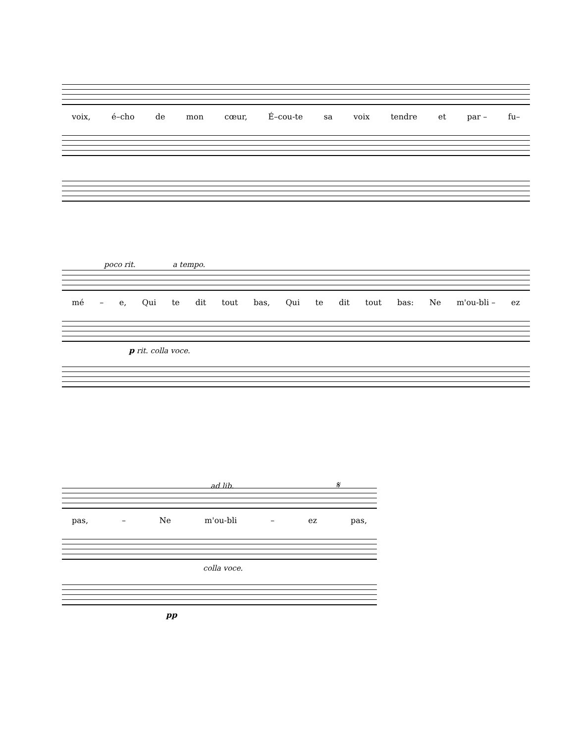voix, é–cho de mon cœur, É–cou-te sa voix tendre et par – fu–
poco rit. a tempo.
mé – e, Qui te dit tout bas, Qui te dit tout bas: Ne m'ou-bli – ez
p rit. colla voce.
ad lib. 𝄋
pas, – Ne m'ou-bli – ez pas,
colla voce.
pp